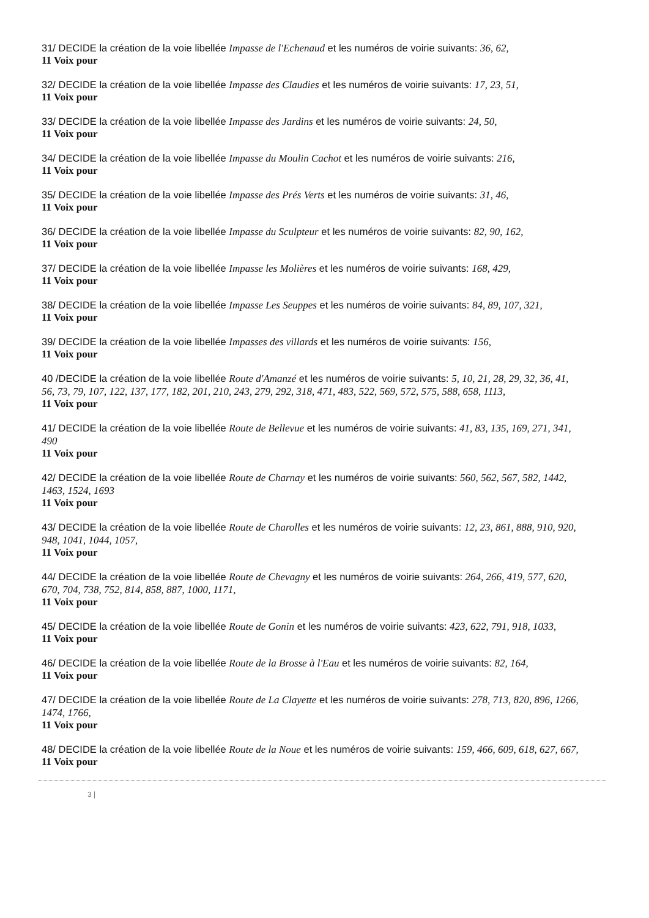31/ DECIDE la création de la voie libellée Impasse de l'Echenaud et les numéros de voirie suivants: 36, 62,
11 Voix pour
32/ DECIDE la création de la voie libellée Impasse des Claudies et les numéros de voirie suivants: 17, 23, 51,
11 Voix pour
33/ DECIDE la création de la voie libellée Impasse des Jardins et les numéros de voirie suivants: 24, 50,
11 Voix pour
34/ DECIDE la création de la voie libellée Impasse du Moulin Cachot et les numéros de voirie suivants: 216,
11 Voix pour
35/ DECIDE la création de la voie libellée Impasse des Prés Verts et les numéros de voirie suivants: 31, 46,
11 Voix pour
36/ DECIDE la création de la voie libellée Impasse du Sculpteur et les numéros de voirie suivants: 82, 90, 162,
11 Voix pour
37/ DECIDE la création de la voie libellée Impasse les Molières et les numéros de voirie suivants: 168, 429,
11 Voix pour
38/ DECIDE la création de la voie libellée Impasse Les Seuppes et les numéros de voirie suivants: 84, 89, 107, 321,
11 Voix pour
39/ DECIDE la création de la voie libellée Impasses des villards et les numéros de voirie suivants: 156,
11 Voix pour
40 /DECIDE la création de la voie libellée Route d'Amanzé et les numéros de voirie suivants: 5, 10, 21, 28, 29, 32, 36, 41, 56, 73, 79, 107, 122, 137, 177, 182, 201, 210, 243, 279, 292, 318, 471, 483, 522, 569, 572, 575, 588, 658, 1113,
11 Voix pour
41/ DECIDE la création de la voie libellée Route de Bellevue et les numéros de voirie suivants: 41, 83, 135, 169, 271, 341, 490
11 Voix pour
42/ DECIDE la création de la voie libellée Route de Charnay et les numéros de voirie suivants: 560, 562, 567, 582, 1442, 1463, 1524, 1693
11 Voix pour
43/ DECIDE la création de la voie libellée Route de Charolles et les numéros de voirie suivants: 12, 23, 861, 888, 910, 920, 948, 1041, 1044, 1057,
11 Voix pour
44/ DECIDE la création de la voie libellée Route de Chevagny et les numéros de voirie suivants: 264, 266, 419, 577, 620, 670, 704, 738, 752, 814, 858, 887, 1000, 1171,
11 Voix pour
45/ DECIDE la création de la voie libellée Route de Gonin et les numéros de voirie suivants: 423, 622, 791, 918, 1033,
11 Voix pour
46/ DECIDE la création de la voie libellée Route de la Brosse à l'Eau et les numéros de voirie suivants: 82, 164,
11 Voix pour
47/ DECIDE la création de la voie libellée Route de La Clayette et les numéros de voirie suivants: 278, 713, 820, 896, 1266, 1474, 1766,
11 Voix pour
48/ DECIDE la création de la voie libellée Route de la Noue et les numéros de voirie suivants: 159, 466, 609, 618, 627, 667,
11 Voix pour
3 |